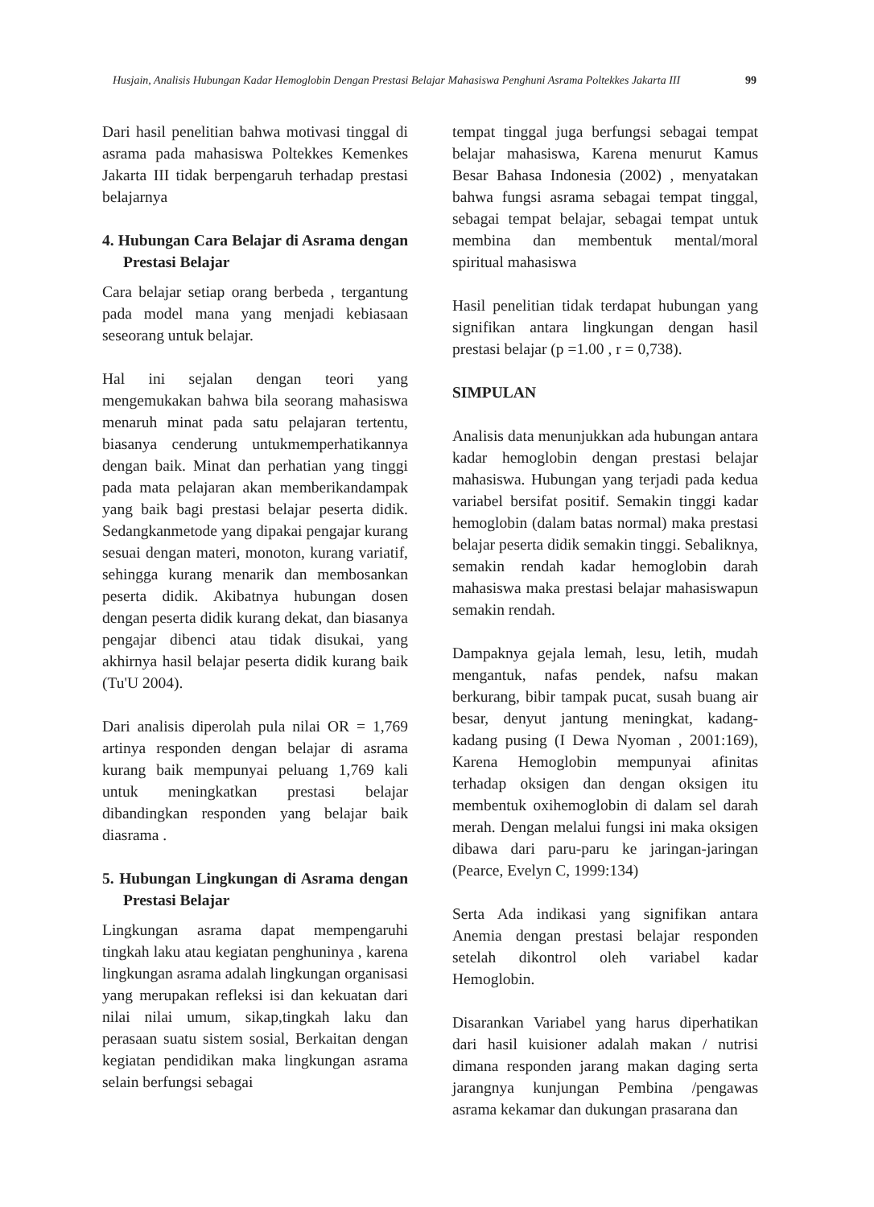Husjain, Analisis Hubungan Kadar Hemoglobin Dengan Prestasi Belajar Mahasiswa Penghuni Asrama Poltekkes Jakarta III 99
Dari hasil penelitian bahwa motivasi tinggal di asrama pada mahasiswa Poltekkes Kemenkes Jakarta III tidak berpengaruh terhadap prestasi belajarnya
4. Hubungan Cara Belajar di Asrama dengan Prestasi Belajar
Cara belajar setiap orang berbeda , tergantung pada model mana yang menjadi kebiasaan seseorang untuk belajar.
Hal ini sejalan dengan teori yang mengemukakan bahwa bila seorang mahasiswa menaruh minat pada satu pelajaran tertentu, biasanya cenderung untukmemperhatikannya dengan baik. Minat dan perhatian yang tinggi pada mata pelajaran akan memberikandampak yang baik bagi prestasi belajar peserta didik. Sedangkanmetode yang dipakai pengajar kurang sesuai dengan materi, monoton, kurang variatif, sehingga kurang menarik dan membosankan peserta didik. Akibatnya hubungan dosen dengan peserta didik kurang dekat, dan biasanya pengajar dibenci atau tidak disukai, yang akhirnya hasil belajar peserta didik kurang baik (Tu'U 2004).
Dari analisis diperolah pula nilai OR = 1,769 artinya responden dengan belajar di asrama kurang baik mempunyai peluang 1,769 kali untuk meningkatkan prestasi belajar dibandingkan responden yang belajar baik diasrama .
5. Hubungan Lingkungan di Asrama dengan Prestasi Belajar
Lingkungan asrama dapat mempengaruhi tingkah laku atau kegiatan penghuninya , karena lingkungan asrama adalah lingkungan organisasi yang merupakan refleksi isi dan kekuatan dari nilai nilai umum, sikap,tingkah laku dan perasaan suatu sistem sosial, Berkaitan dengan kegiatan pendidikan maka lingkungan asrama selain berfungsi sebagai
tempat tinggal juga berfungsi sebagai tempat belajar mahasiswa, Karena menurut Kamus Besar Bahasa Indonesia (2002) , menyatakan bahwa fungsi asrama sebagai tempat tinggal, sebagai tempat belajar, sebagai tempat untuk membina dan membentuk mental/moral spiritual mahasiswa
Hasil penelitian tidak terdapat hubungan yang signifikan antara lingkungan dengan hasil prestasi belajar (p =1.00 , r = 0,738).
SIMPULAN
Analisis data menunjukkan ada hubungan antara kadar hemoglobin dengan prestasi belajar mahasiswa. Hubungan yang terjadi pada kedua variabel bersifat positif. Semakin tinggi kadar hemoglobin (dalam batas normal) maka prestasi belajar peserta didik semakin tinggi. Sebaliknya, semakin rendah kadar hemoglobin darah mahasiswa maka prestasi belajar mahasiswapun semakin rendah.
Dampaknya gejala lemah, lesu, letih, mudah mengantuk, nafas pendek, nafsu makan berkurang, bibir tampak pucat, susah buang air besar, denyut jantung meningkat, kadang-kadang pusing (I Dewa Nyoman , 2001:169), Karena Hemoglobin mempunyai afinitas terhadap oksigen dan dengan oksigen itu membentuk oxihemoglobin di dalam sel darah merah. Dengan melalui fungsi ini maka oksigen dibawa dari paru-paru ke jaringan-jaringan (Pearce, Evelyn C, 1999:134)
Serta Ada indikasi yang signifikan antara Anemia dengan prestasi belajar responden setelah dikontrol oleh variabel kadar Hemoglobin.
Disarankan Variabel yang harus diperhatikan dari hasil kuisioner adalah makan / nutrisi dimana responden jarang makan daging serta jarangnya kunjungan Pembina /pengawas asrama kekamar dan dukungan prasarana dan